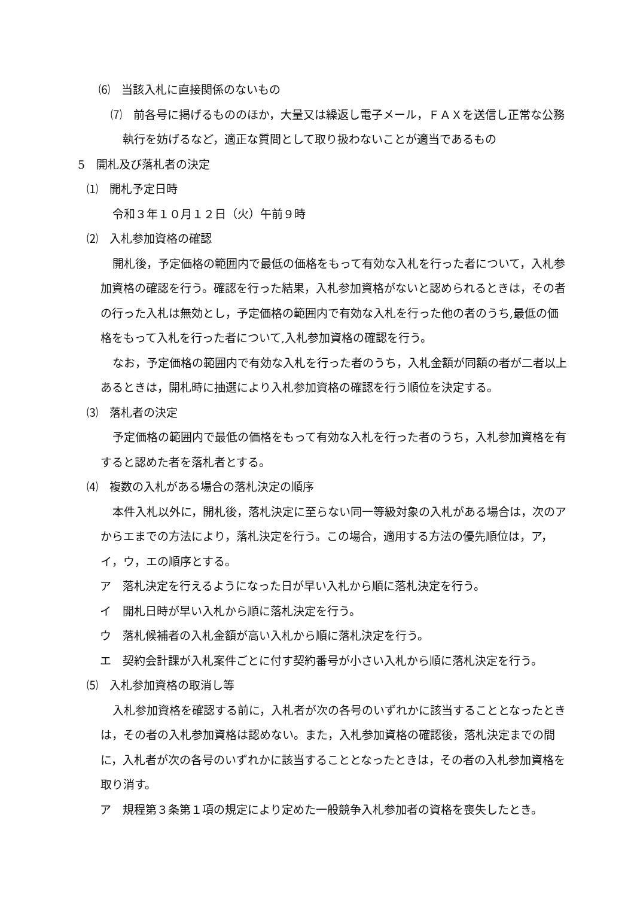⑹　当該入札に直接関係のないもの
⑺　前各号に掲げるもののほか，大量又は繰返し電子メール，ＦＡＸを送信し正常な公務執行を妨げるなど，適正な質問として取り扱わないことが適当であるもの
5　開札及び落札者の決定
⑴　開札予定日時
令和３年１０月１２日（火）午前９時
⑵　入札参加資格の確認
開札後，予定価格の範囲内で最低の価格をもって有効な入札を行った者について，入札参加資格の確認を行う。確認を行った結果，入札参加資格がないと認められるときは，その者の行った入札は無効とし，予定価格の範囲内で有効な入札を行った他の者のうち,最低の価格をもって入札を行った者について,入札参加資格の確認を行う。
なお，予定価格の範囲内で有効な入札を行った者のうち，入札金額が同額の者が二者以上あるときは，開札時に抽選により入札参加資格の確認を行う順位を決定する。
⑶　落札者の決定
予定価格の範囲内で最低の価格をもって有効な入札を行った者のうち，入札参加資格を有すると認めた者を落札者とする。
⑷　複数の入札がある場合の落札決定の順序
本件入札以外に，開札後，落札決定に至らない同一等級対象の入札がある場合は，次のアからエまでの方法により，落札決定を行う。この場合，適用する方法の優先順位は，ア，イ，ウ，エの順序とする。
ア　落札決定を行えるようになった日が早い入札から順に落札決定を行う。
イ　開札日時が早い入札から順に落札決定を行う。
ウ　落札候補者の入札金額が高い入札から順に落札決定を行う。
エ　契約会計課が入札案件ごとに付す契約番号が小さい入札から順に落札決定を行う。
⑸　入札参加資格の取消し等
入札参加資格を確認する前に，入札者が次の各号のいずれかに該当することとなったときは，その者の入札参加資格は認めない。また，入札参加資格の確認後，落札決定までの間に，入札者が次の各号のいずれかに該当することとなったときは，その者の入札参加資格を取り消す。
ア　規程第３条第１項の規定により定めた一般競争入札参加者の資格を喪失したとき。